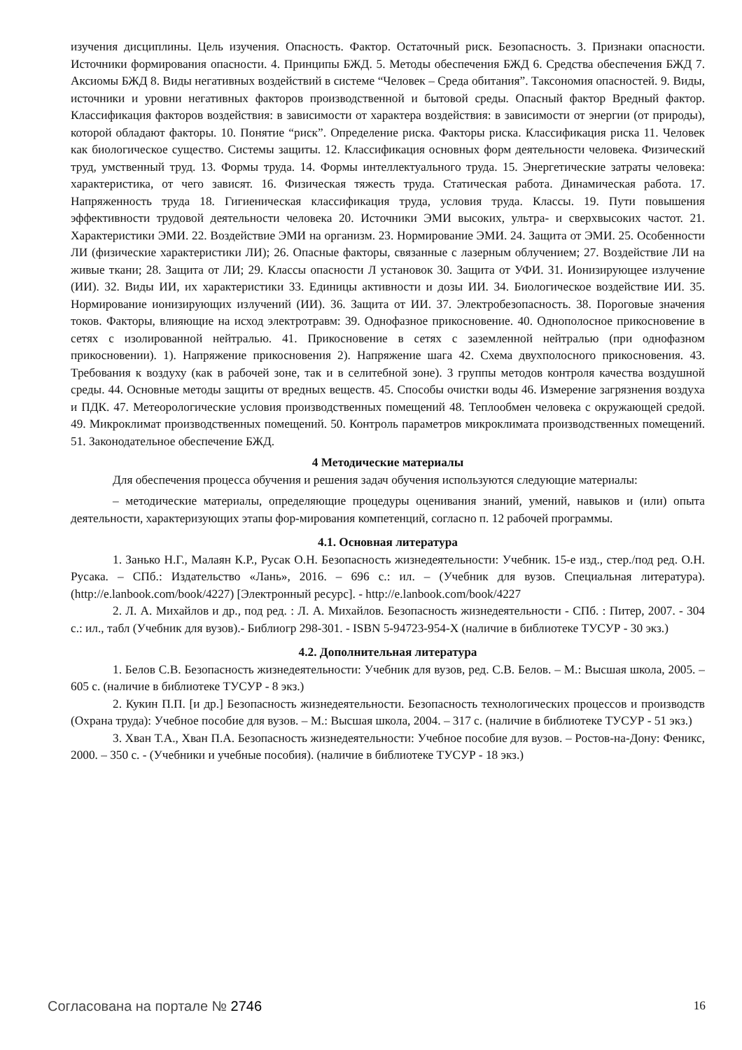изучения дисциплины. Цель изучения. Опасность. Фактор. Остаточный риск. Безопасность. 3. Признаки опасности. Источники формирования опасности. 4. Принципы БЖД. 5. Методы обеспечения БЖД 6. Средства обеспечения БЖД 7. Аксиомы БЖД 8. Виды негативных воздействий в системе “Человек – Среда обитания”. Таксономия опасностей. 9. Виды, источники и уровни негативных факторов производственной и бытовой среды. Опасный фактор Вредный фактор. Классификация факторов воздействия: в зависимости от характера воздействия: в зависимости от энергии (от природы), которой обладают факторы. 10. Понятие “риск”. Определение риска. Факторы риска. Классификация риска 11. Человек как биологическое существо. Системы защиты. 12. Классификация основных форм деятельности человека. Физический труд, умственный труд. 13. Формы труда. 14. Формы интеллектуального труда. 15. Энергетические затраты человека: характеристика, от чего зависят. 16. Физическая тяжесть труда. Статическая работа. Динамическая работа. 17. Напряженность труда 18. Гигиеническая классификация труда, условия труда. Классы. 19. Пути повышения эффективности трудовой деятельности человека 20. Источники ЭМИ высоких, ультра- и сверхвысоких частот. 21. Характеристики ЭМИ. 22. Воздействие ЭМИ на организм. 23. Нормирование ЭМИ. 24. Защита от ЭМИ. 25. Особенности ЛИ (физические характеристики ЛИ); 26. Опасные факторы, связанные с лазерным облучением; 27. Воздействие ЛИ на живые ткани; 28. Защита от ЛИ; 29. Классы опасности Л установок 30. Защита от УФИ. 31. Ионизирующее излучение (ИИ). 32. Виды ИИ, их характеристики 33. Единицы активности и дозы ИИ. 34. Биологическое воздействие ИИ. 35. Нормирование ионизирующих излучений (ИИ). 36. Защита от ИИ. 37. Электробезопасность. 38. Пороговые значения токов. Факторы, влияющие на исход электротравм: 39. Однофазное прикосновение. 40. Однополосное прикосновение в сетях с изолированной нейтралью. 41. Прикосновение в сетях с заземленной нейтралью (при однофазном прикосновении). 1). Напряжение прикосновения 2). Напряжение шага 42. Схема двухполосного прикосновения. 43. Требования к воздуху (как в рабочей зоне, так и в селитебной зоне). 3 группы методов контроля качества воздушной среды. 44. Основные методы защиты от вредных веществ. 45. Способы очистки воды 46. Измерение загрязнения воздуха и ПДК. 47. Метеорологические условия производственных помещений 48. Теплообмен человека с окружающей средой. 49. Микроклимат производственных помещений. 50. Контроль параметров микроклимата производственных помещений. 51. Законодательное обеспечение БЖД.
4 Методические материалы
Для обеспечения процесса обучения и решения задач обучения используются следующие материалы:
– методические материалы, определяющие процедуры оценивания знаний, умений, навыков и (или) опыта деятельности, характеризующих этапы фор-мирования компетенций, согласно п. 12 рабочей программы.
4.1. Основная литература
1. Занько Н.Г., Малаян К.Р., Русак О.Н. Безопасность жизнедеятельности: Учебник. 15-е изд., стер./под ред. О.Н. Русака. – СПб.: Издательство «Лань», 2016. – 696 с.: ил. – (Учебник для вузов. Специальная литература). (http://e.lanbook.com/book/4227) [Электронный ресурс]. - http://e.lanbook.com/book/4227
2. Л. А. Михайлов и др., под ред. : Л. А. Михайлов. Безопасность жизнедеятельности - СПб. : Питер, 2007. - 304 с.: ил., табл (Учебник для вузов).- Библиогр 298-301. - ISBN 5-94723-954-X (наличие в библиотеке ТУСУР - 30 экз.)
4.2. Дополнительная литература
1. Белов С.В. Безопасность жизнедеятельности: Учебник для вузов, ред. С.В. Белов. – М.: Высшая школа, 2005. – 605 с. (наличие в библиотеке ТУСУР - 8 экз.)
2. Кукин П.П. [и др.] Безопасность жизнедеятельности. Безопасность технологических процессов и производств (Охрана труда): Учебное пособие для вузов. – М.: Высшая школа, 2004. – 317 с. (наличие в библиотеке ТУСУР - 51 экз.)
3. Хван Т.А., Хван П.А. Безопасность жизнедеятельности: Учебное пособие для вузов. – Ростов-на-Дону: Феникс, 2000. – 350 с. - (Учебники и учебные пособия). (наличие в библиотеке ТУСУР - 18 экз.)
Согласована на портале № 2746 16